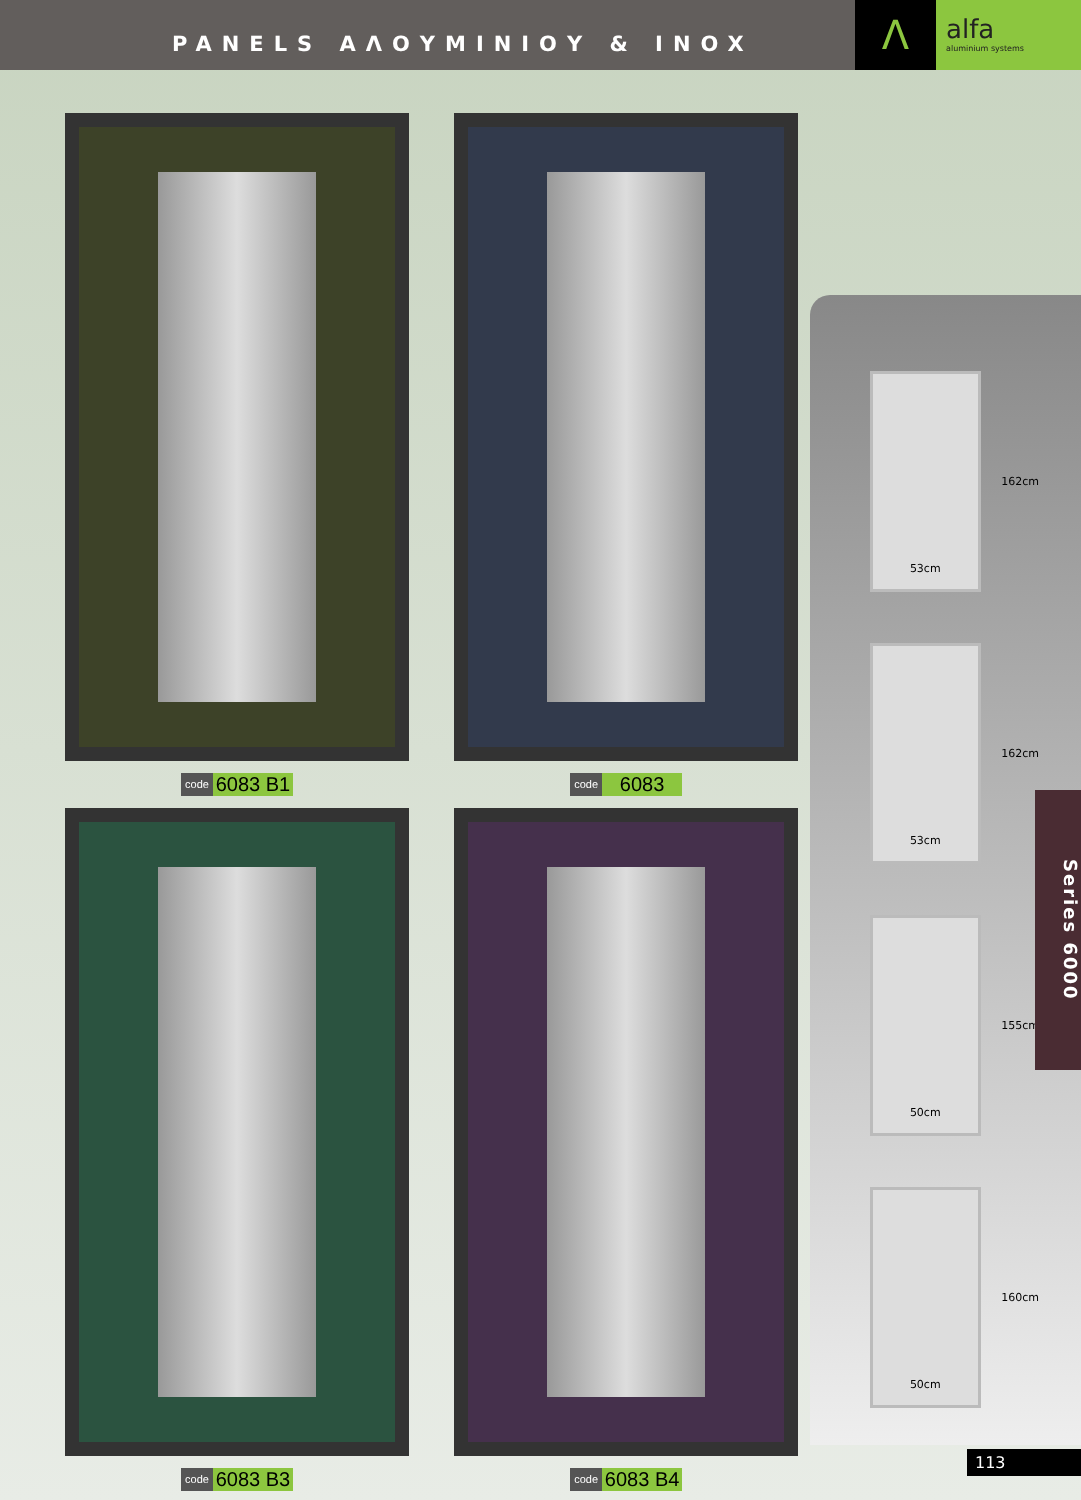PANELS ΑΛΟΥΜΙΝΙΟΥ & INOX
Λ
alfa
aluminium systems
code 6083 B1
code 6083
code 6083 B3
code 6083 B4
162cm
53cm
162cm
53cm
155cm
50cm
160cm
50cm
Series 6000
113